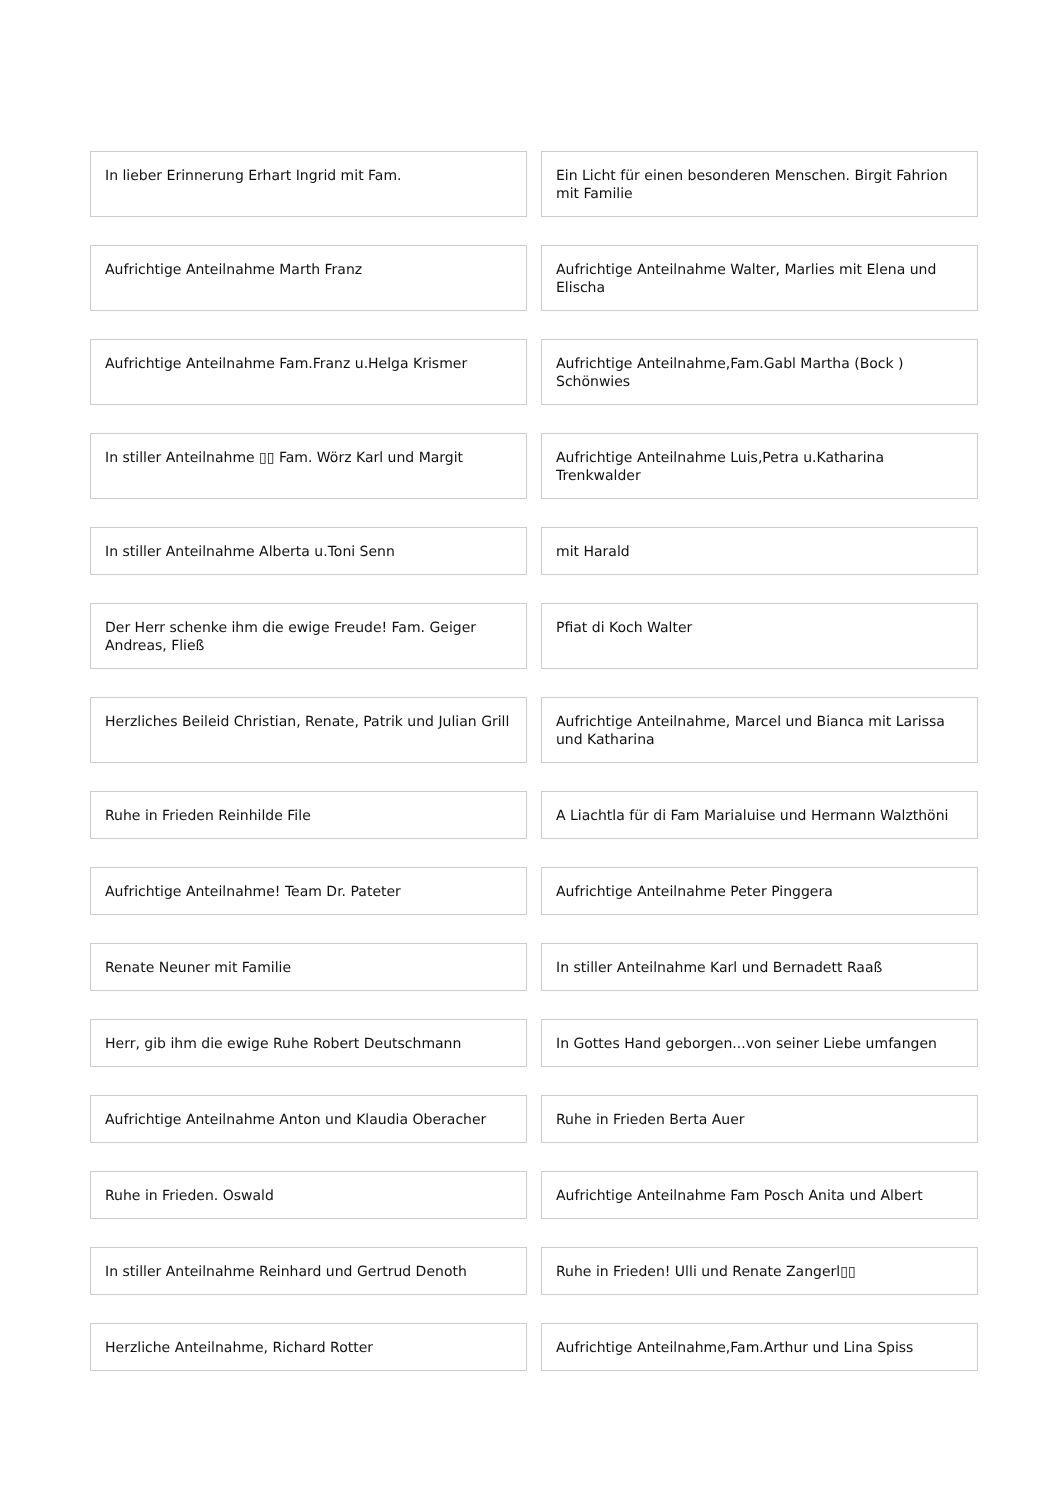In lieber Erinnerung Erhart Ingrid mit Fam.
Ein Licht für einen besonderen Menschen. Birgit Fahrion mit Familie
Aufrichtige Anteilnahme Marth Franz
Aufrichtige Anteilnahme Walter, Marlies mit Elena und Elischa
Aufrichtige Anteilnahme Fam.Franz u.Helga Krismer
Aufrichtige Anteilnahme,Fam.Gabl Martha (Bock ) Schönwies
In stiller Anteilnahme ▯▯ Fam. Wörz Karl und Margit
Aufrichtige Anteilnahme Luis,Petra u.Katharina Trenkwalder
In stiller Anteilnahme Alberta u.Toni Senn
mit Harald
Der Herr schenke ihm die ewige Freude! Fam. Geiger Andreas, Fließ
Pfiat di Koch Walter
Herzliches Beileid Christian, Renate, Patrik und Julian Grill
Aufrichtige Anteilnahme, Marcel und Bianca mit Larissa und Katharina
Ruhe in Frieden Reinhilde File
A Liachtla für di Fam Marialuise und Hermann Walzthöni
Aufrichtige Anteilnahme! Team Dr. Pateter
Aufrichtige Anteilnahme Peter Pinggera
Renate Neuner mit Familie
In stiller Anteilnahme Karl und Bernadett Raaß
Herr, gib ihm die ewige Ruhe Robert Deutschmann
In Gottes Hand geborgen...von seiner Liebe umfangen
Aufrichtige Anteilnahme Anton und Klaudia Oberacher
Ruhe in Frieden Berta Auer
Ruhe in Frieden. Oswald
Aufrichtige Anteilnahme Fam Posch Anita und Albert
In stiller Anteilnahme Reinhard und Gertrud Denoth
Ruhe in Frieden! Ulli und Renate Zangerl▯▯
Herzliche Anteilnahme, Richard Rotter
Aufrichtige Anteilnahme,Fam.Arthur und Lina Spiss